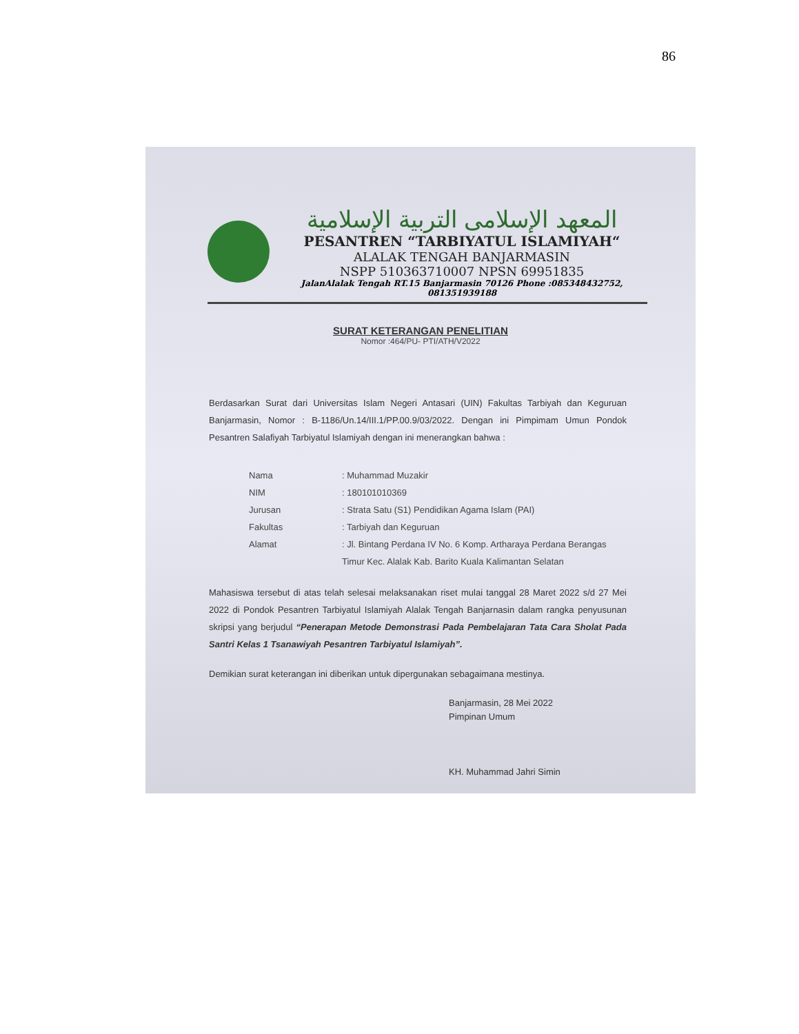86
المعهد الإسلامى التربية الإسلامية
PESANTREN “TARBIYATUL ISLAMIYAH“
ALALAK TENGAH BANJARMASIN
NSPP 510363710007 NPSN 69951835
JalanAlalak Tengah RT.15 Banjarmasin 70126 Phone :085348432752, 081351939188
SURAT KETERANGAN PENELITIAN
Nomor :464/PU- PTI/ATH/V2022
Berdasarkan Surat dari Universitas Islam Negeri Antasari (UIN) Fakultas Tarbiyah dan Keguruan Banjarmasin, Nomor : B-1186/Un.14/III.1/PP.00.9/03/2022. Dengan ini Pimpimam Umun Pondok Pesantren Salafiyah Tarbiyatul Islamiyah dengan ini menerangkan bahwa :
Nama: Muhammad Muzakir
NIM: 180101010369
Jurusan: Strata Satu (S1) Pendidikan Agama Islam (PAI)
Fakultas: Tarbiyah dan Keguruan
Alamat: Jl. Bintang Perdana IV No. 6 Komp. Artharaya Perdana Berangas Timur Kec. Alalak Kab. Barito Kuala Kalimantan Selatan
Mahasiswa tersebut di atas telah selesai melaksanakan riset mulai tanggal 28 Maret 2022 s/d 27 Mei 2022 di Pondok Pesantren Tarbiyatul Islamiyah Alalak Tengah Banjarnasin dalam rangka penyusunan skripsi yang berjudul “Penerapan Metode Demonstrasi Pada Pembelajaran Tata Cara Sholat Pada Santri Kelas 1 Tsanawiyah Pesantren Tarbiyatul Islamiyah”.
Demikian surat keterangan ini diberikan untuk dipergunakan sebagaimana mestinya.
Banjarmasin, 28 Mei 2022
Pimpinan Umum
KH. Muhammad Jahri Simin